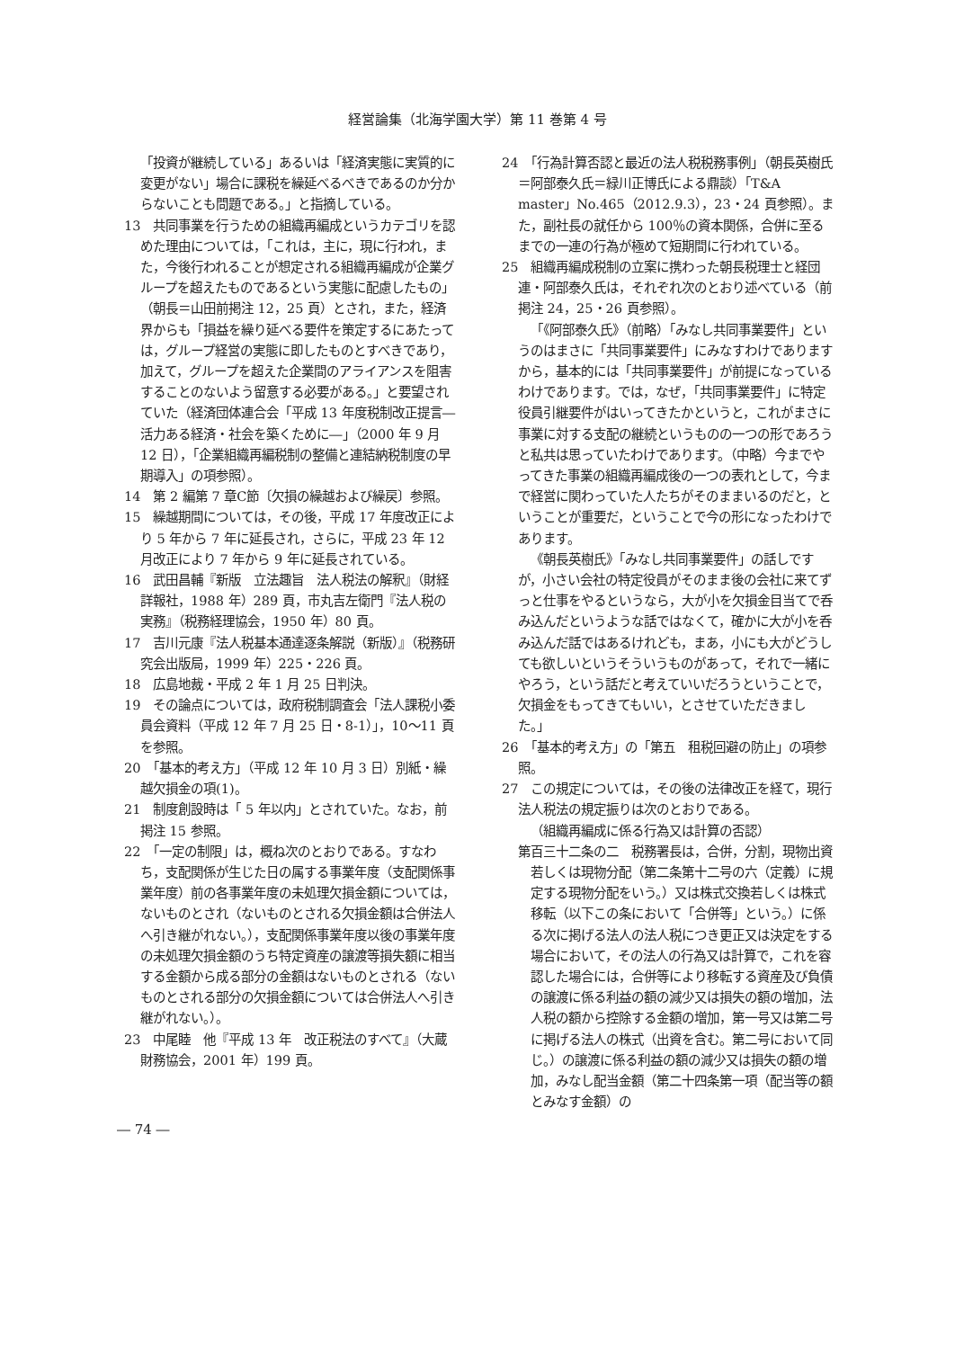経営論集（北海学園大学）第 11 巻第 4 号
「投資が継続している」あるいは「経済実態に実質的に変更がない」場合に課税を繰延べるべきであるのか分からないことも問題である。」と指摘している。
13　共同事業を行うための組織再編成というカテゴリを認めた理由については，「これは，主に，現に行われ，また，今後行われることが想定される組織再編成が企業グループを超えたものであるという実態に配慮したもの」（朝長＝山田前掲注 12，25 頁）とされ，また，経済界からも「損益を繰り延べる要件を策定するにあたっては，グループ経営の実態に即したものとすべきであり，加えて，グループを超えた企業間のアライアンスを阻害することのないよう留意する必要がある。」と要望されていた（経済団体連合会「平成 13 年度税制改正提言―活力ある経済・社会を築くために―」（2000 年 9 月 12 日），「企業組織再編税制の整備と連結納税制度の早期導入」の項参照）。
14　第 2 編第 7 章C節〔欠損の繰越および繰戻〕参照。
15　繰越期間については，その後，平成 17 年度改正により 5 年から 7 年に延長され，さらに，平成 23 年 12 月改正により 7 年から 9 年に延長されている。
16　武田昌輔『新版　立法趣旨　法人税法の解釈』（財経詳報社，1988 年）289 頁，市丸吉左衛門『法人税の実務』（税務経理協会，1950 年）80 頁。
17　吉川元康『法人税基本通達逐条解説（新版）』（税務研究会出版局，1999 年）225・226 頁。
18　広島地裁・平成 2 年 1 月 25 日判決。
19　その論点については，政府税制調査会「法人課税小委員会資料（平成 12 年 7 月 25 日・8-1）」，10〜11 頁を参照。
20　「基本的考え方」（平成 12 年 10 月 3 日）別紙・繰越欠損金の項(1)。
21　制度創設時は「 5 年以内」とされていた。なお，前掲注 15 参照。
22　「一定の制限」は，概ね次のとおりである。すなわち，支配関係が生じた日の属する事業年度（支配関係事業年度）前の各事業年度の未処理欠損金額については，ないものとされ（ないものとされる欠損金額は合併法人へ引き継がれない。），支配関係事業年度以後の事業年度の未処理欠損金額のうち特定資産の譲渡等損失額に相当する金額から成る部分の金額はないものとされる（ないものとされる部分の欠損金額については合併法人へ引き継がれない。）。
23　中尾睦　他『平成 13 年　改正税法のすべて』（大蔵財務協会，2001 年）199 頁。
24　「行為計算否認と最近の法人税税務事例」（朝長英樹氏＝阿部泰久氏＝緑川正博氏による鼎談）「T&A　master」No.465（2012.9.3），23・24 頁参照）。また，副社長の就任から 100％の資本関係，合併に至るまでの一連の行為が極めて短期間に行われている。
25　組織再編成税制の立案に携わった朝長税理士と経団連・阿部泰久氏は，それぞれ次のとおり述べている（前掲注 24，25・26 頁参照）。
「《阿部泰久氏》（前略）「みなし共同事業要件」というのはまさに「共同事業要件」にみなすわけでありますから，基本的には「共同事業要件」が前提になっているわけであります。では，なぜ，「共同事業要件」に特定役員引継要件がはいってきたかというと，これがまさに事業に対する支配の継続というものの一つの形であろうと私共は思っていたわけであります。（中略）今までやってきた事業の組織再編成後の一つの表れとして，今まで経営に関わっていた人たちがそのままいるのだと，ということが重要だ，ということで今の形になったわけであります。
《朝長英樹氏》「みなし共同事業要件」の話しですが，小さい会社の特定役員がそのまま後の会社に来てずっと仕事をやるというなら，大が小を欠損金目当てで呑み込んだというような話ではなくて，確かに大が小を呑み込んだ話ではあるけれども，まあ，小にも大がどうしても欲しいというそういうものがあって，それで一緒にやろう，という話だと考えていいだろうということで，欠損金をもってきてもいい，とさせていただきました。」
26　「基本的考え方」の「第五　租税回避の防止」の項参照。
27　この規定については，その後の法律改正を経て，現行法人税法の規定振りは次のとおりである。
（組織再編成に係る行為又は計算の否認）
第百三十二条の二　税務署長は，合併，分割，現物出資若しくは現物分配（第二条第十二号の六（定義）に規定する現物分配をいう。）又は株式交換若しくは株式移転（以下この条において「合併等」という。）に係る次に掲げる法人の法人税につき更正又は決定をする場合において，その法人の行為又は計算で，これを容認した場合には，合併等により移転する資産及び負債の譲渡に係る利益の額の減少又は損失の額の増加，法人税の額から控除する金額の増加，第一号又は第二号に掲げる法人の株式（出資を含む。第二号において同じ。）の譲渡に係る利益の額の減少又は損失の額の増加，みなし配当金額（第二十四条第一項（配当等の額とみなす金額）の
― 74 ―